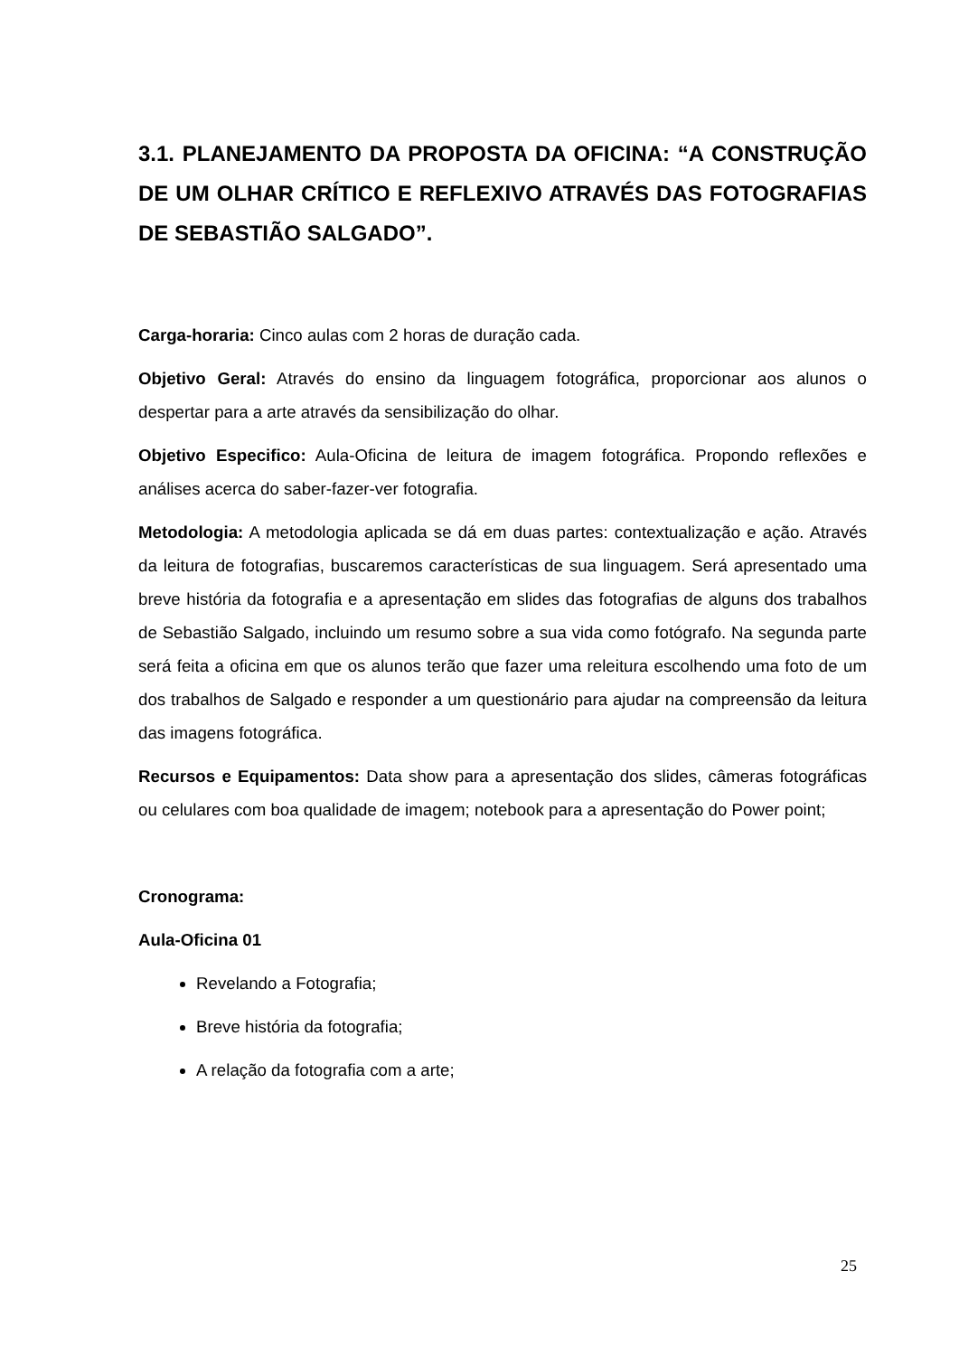3.1. PLANEJAMENTO DA PROPOSTA DA OFICINA: “A CONSTRUÇÃO DE UM OLHAR CRÍTICO E REFLEXIVO ATRAVÉS DAS FOTOGRAFIAS DE SEBASTIÃO SALGADO”.
Carga-horaria: Cinco aulas com 2 horas de duração cada.
Objetivo Geral: Através do ensino da linguagem fotográfica, proporcionar aos alunos o despertar para a arte através da sensibilização do olhar.
Objetivo Especifico: Aula-Oficina de leitura de imagem fotográfica. Propondo reflexões e análises acerca do saber-fazer-ver fotografia.
Metodologia: A metodologia aplicada se dá em duas partes: contextualização e ação. Através da leitura de fotografias, buscaremos características de sua linguagem. Será apresentado uma breve história da fotografia e a apresentação em slides das fotografias de alguns dos trabalhos de Sebastião Salgado, incluindo um resumo sobre a sua vida como fotógrafo. Na segunda parte será feita a oficina em que os alunos terão que fazer uma releitura escolhendo uma foto de um dos trabalhos de Salgado e responder a um questionário para ajudar na compreensão da leitura das imagens fotográfica.
Recursos e Equipamentos: Data show para a apresentação dos slides, câmeras fotográficas ou celulares com boa qualidade de imagem; notebook para a apresentação do Power point;
Cronograma:
Aula-Oficina 01
Revelando a Fotografia;
Breve história da fotografia;
A relação da fotografia com a arte;
25